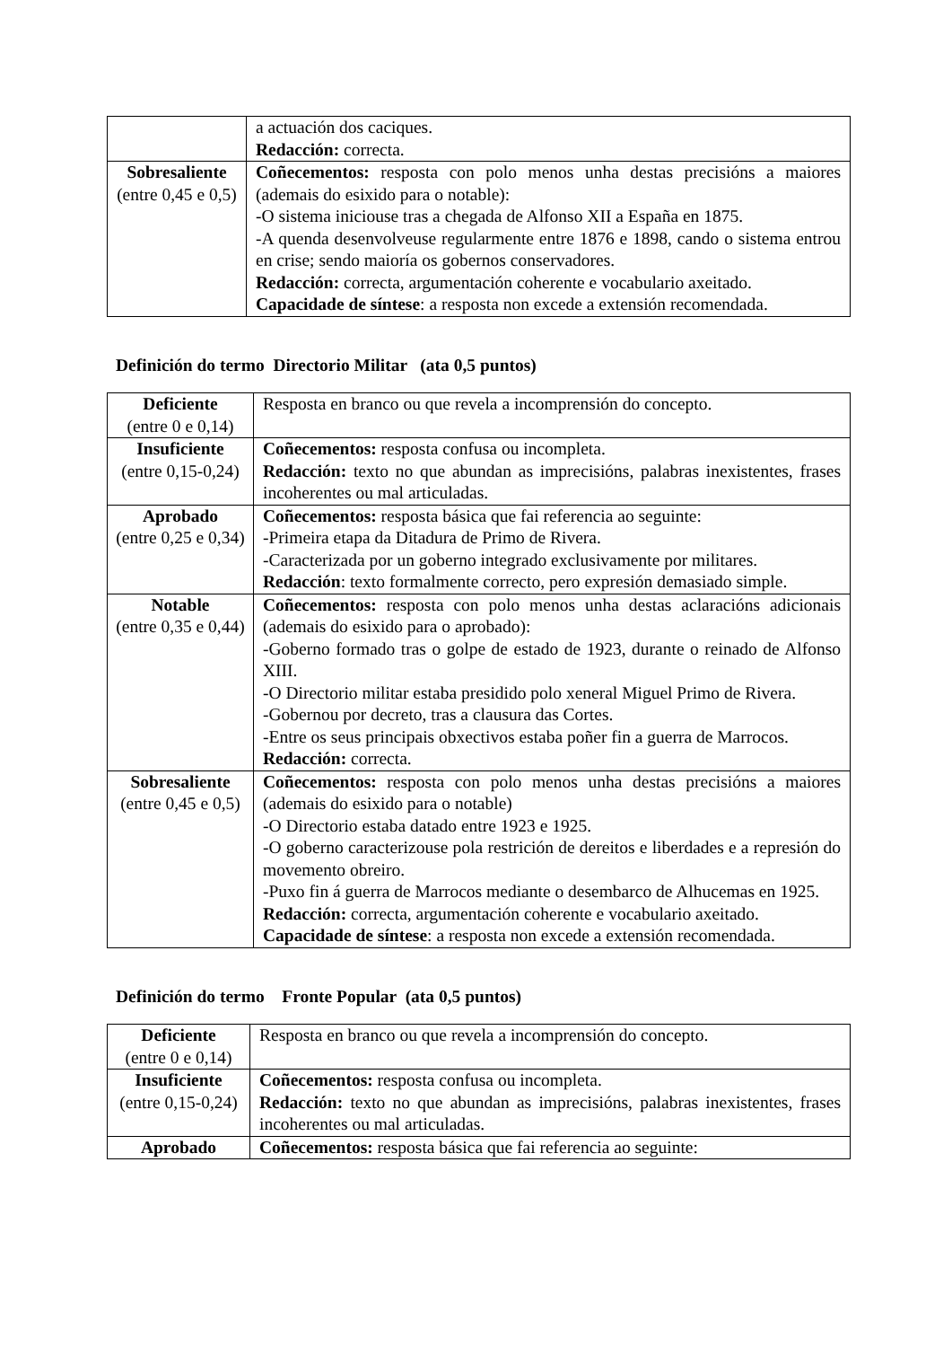| | a actuación dos caciques. Redacción: correcta. |
| Sobresaliente (entre 0,45 e 0,5) | Coñecementos: resposta con polo menos unha destas precisións a maiores (ademais do esixido para o notable): -O sistema iniciouse tras a chegada de Alfonso XII a España en 1875. -A quenda desenvolveuse regularmente entre 1876 e 1898, cando o sistema entrou en crise; sendo maioría os gobernos conservadores. Redacción: correcta, argumentación coherente e vocabulario axeitado. Capacidade de síntese : a resposta non excede a extensión recomendada. |
Definición do termo Directorio Militar (ata 0,5 puntos)
| Deficiente (entre 0 e 0,14) | Resposta en branco ou que revela a incomprensión do concepto. |
| Insuficiente (entre 0,15-0,24) | Coñecementos: resposta confusa ou incompleta. Redacción: texto no que abundan as imprecisións, palabras inexistentes, frases incoherentes ou mal articuladas. |
| Aprobado (entre 0,25 e 0,34) | Coñecementos: resposta básica que fai referencia ao seguinte: -Primeira etapa da Ditadura de Primo de Rivera. -Caracterizada por un goberno integrado exclusivamente por militares. Redacción : texto formalmente correcto, pero expresión demasiado simple. |
| Notable (entre 0,35 e 0,44) | Coñecementos: resposta con polo menos unha destas aclaracións adicionais (ademais do esixido para o aprobado): -Goberno formado tras o golpe de estado de 1923, durante o reinado de Alfonso XIII. -O Directorio militar estaba presidido polo xeneral Miguel Primo de Rivera. -Gobernou por decreto, tras a clausura das Cortes. -Entre os seus principais obxectivos estaba poñer fin a guerra de Marrocos. Redacción: correcta. |
| Sobresaliente (entre 0,45 e 0,5) | Coñecementos: resposta con polo menos unha destas precisións a maiores (ademais do esixido para o notable) -O Directorio estaba datado entre 1923 e 1925. -O goberno caracterizouse pola restrición de dereitos e liberdades e a represión do movemento obreiro. -Puxo fin á guerra de Marrocos mediante o desembarco de Alhucemas en 1925. Redacción: correcta, argumentación coherente e vocabulario axeitado. Capacidade de síntese : a resposta non excede a extensión recomendada. |
Definición do termo Fronte Popular (ata 0,5 puntos)
| Deficiente (entre 0 e 0,14) | Resposta en branco ou que revela a incomprensión do concepto. |
| Insuficiente (entre 0,15-0,24) | Coñecementos: resposta confusa ou incompleta. Redacción: texto no que abundan as imprecisións, palabras inexistentes, frases incoherentes ou mal articuladas. |
| Aprobado | Coñecementos: resposta básica que fai referencia ao seguinte: |